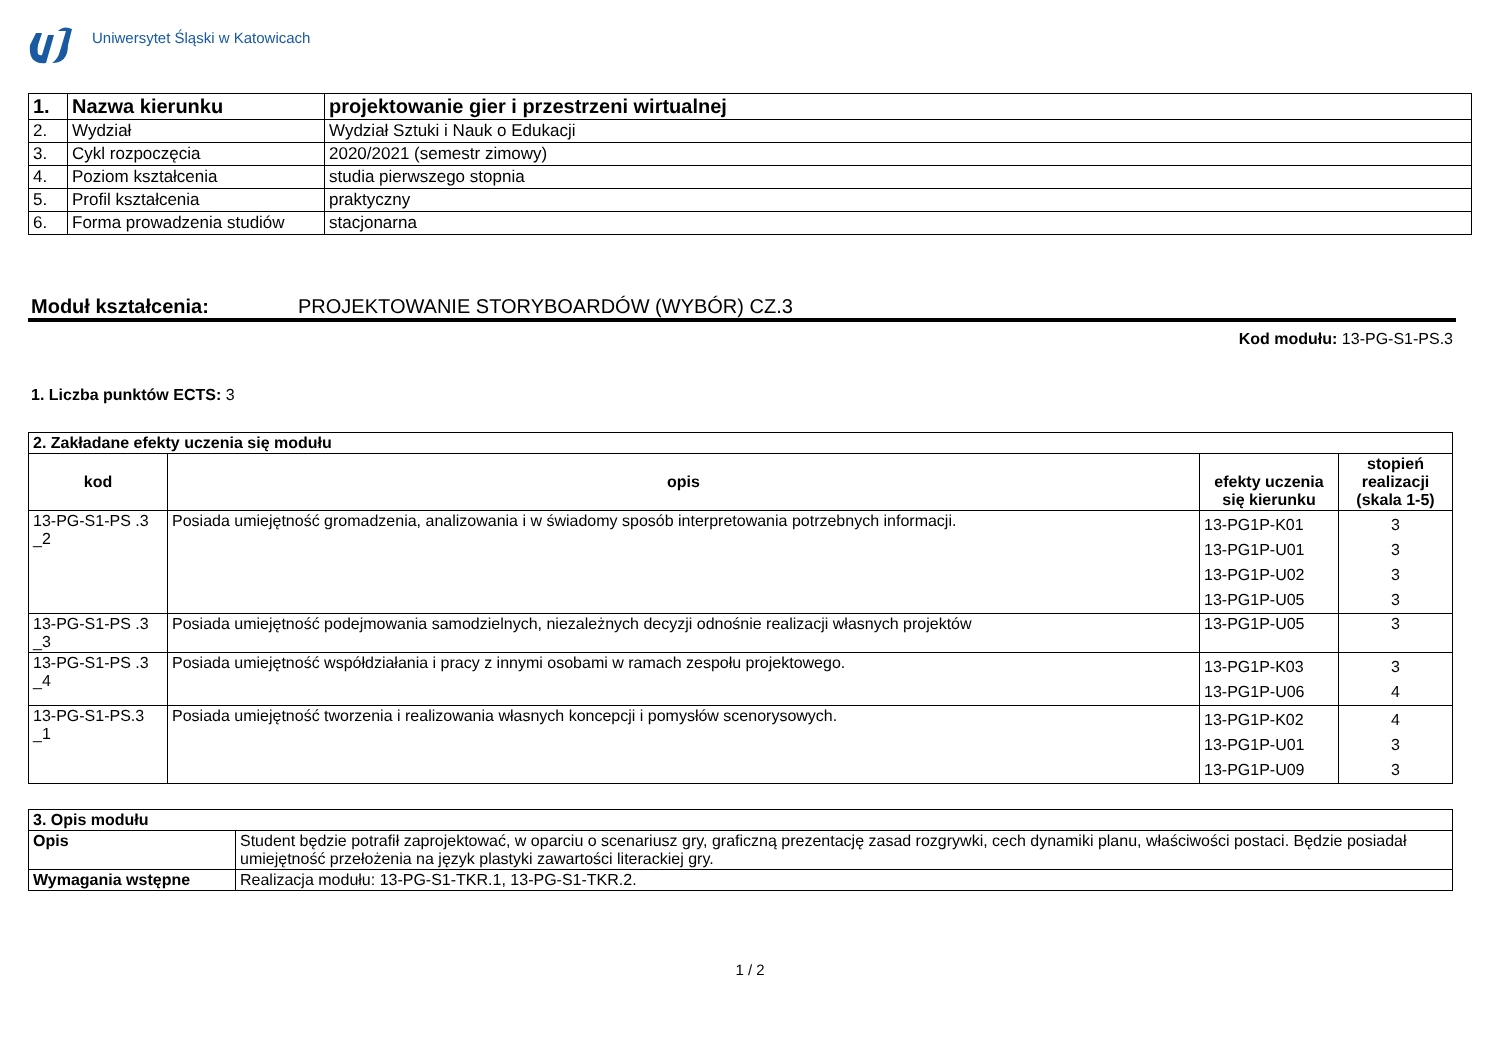Uniwersytet Śląski w Katowicach
| 1. | Nazwa kierunku | projektowanie gier i przestrzeni wirtualnej |
| 2. | Wydział | Wydział Sztuki i Nauk o Edukacji |
| 3. | Cykl rozpoczęcia | 2020/2021 (semestr zimowy) |
| 4. | Poziom kształcenia | studia pierwszego stopnia |
| 5. | Profil kształcenia | praktyczny |
| 6. | Forma prowadzenia studiów | stacjonarna |
Moduł kształcenia: PROJEKTOWANIE STORYBOARDÓW (WYBÓR) CZ.3
Kod modułu: 13-PG-S1-PS.3
1. Liczba punktów ECTS: 3
| 2. Zakładane efekty uczenia się modułu | | | |
| --- | --- | --- | --- |
| kod | opis | efekty uczenia się kierunku | stopień realizacji (skala 1-5) |
| 13-PG-S1-PS .3 _2 | Posiada umiejętność gromadzenia, analizowania i w świadomy sposób interpretowania potrzebnych informacji. | 13-PG1P-K01 13-PG1P-U01 13-PG1P-U02 13-PG1P-U05 | 3 3 3 3 |
| 13-PG-S1-PS .3 _3 | Posiada umiejętność podejmowania samodzielnych, niezależnych decyzji odnośnie realizacji własnych projektów | 13-PG1P-U05 | 3 |
| 13-PG-S1-PS .3 _4 | Posiada umiejętność współdziałania i pracy z innymi osobami w ramach zespołu projektowego. | 13-PG1P-K03 13-PG1P-U06 | 3 4 |
| 13-PG-S1-PS.3 _1 | Posiada umiejętność tworzenia i realizowania własnych koncepcji i pomysłów scenorysowych. | 13-PG1P-K02 13-PG1P-U01 13-PG1P-U09 | 4 3 3 |
| 3. Opis modułu | |
| --- | --- |
| Opis | Student będzie potrafił zaprojektować, w oparciu o scenariusz gry, graficzną prezentację zasad rozgrywki, cech dynamiki planu, właściwości postaci. Będzie posiadał umiejętność przełożenia na język plastyki zawartości literackiej gry. |
| Wymagania wstępne | Realizacja modułu: 13-PG-S1-TKR.1, 13-PG-S1-TKR.2. |
1 / 2